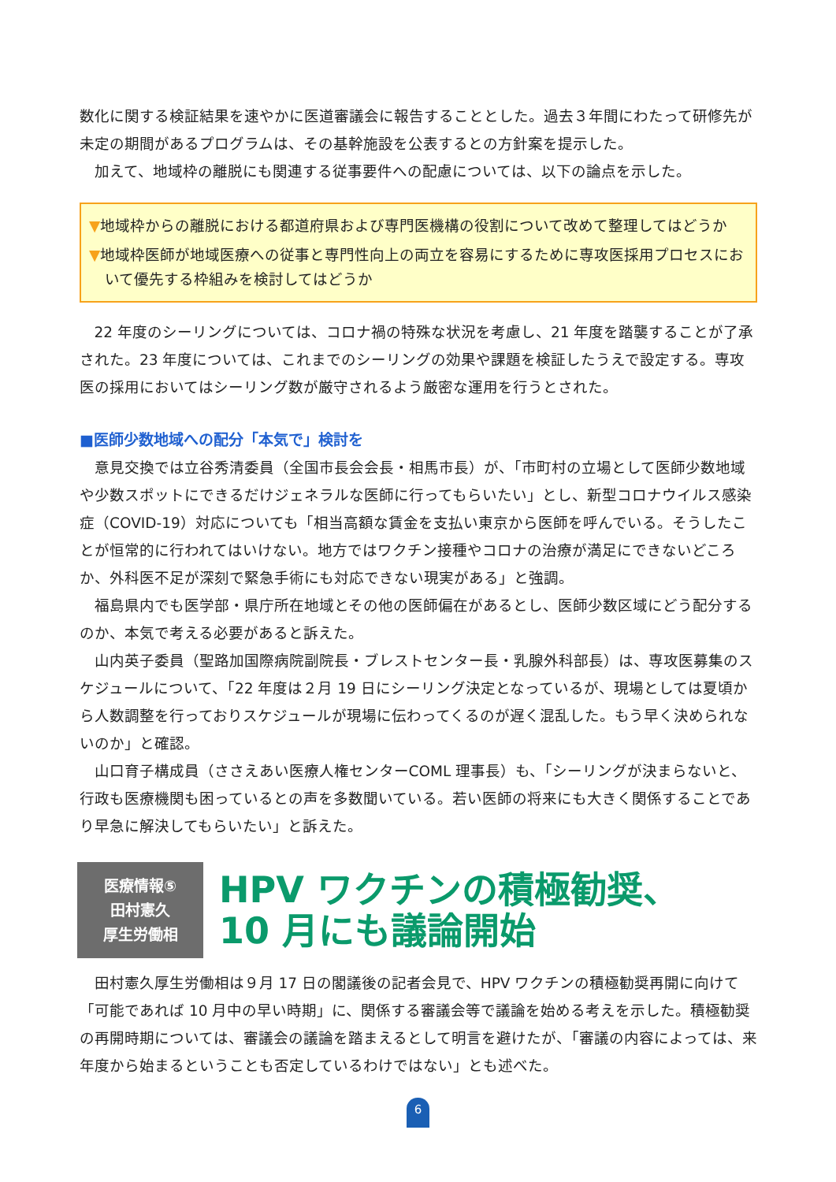数化に関する検証結果を速やかに医道審議会に報告することとした。過去３年間にわたって研修先が未定の期間があるプログラムは、その基幹施設を公表するとの方針案を提示した。
加えて、地域枠の離脱にも関連する従事要件への配慮については、以下の論点を示した。
▼地域枠からの離脱における都道府県および専門医機構の役割について改めて整理してはどうか
▼地域枠医師が地域医療への従事と専門性向上の両立を容易にするために専攻医採用プロセスにおいて優先する枠組みを検討してはどうか
22 年度のシーリングについては、コロナ禍の特殊な状況を考慮し、21 年度を踏襲することが了承された。23 年度については、これまでのシーリングの効果や課題を検証したうえで設定する。専攻医の採用においてはシーリング数が厳守されるよう厳密な運用を行うとされた。
■医師少数地域への配分「本気で」検討を
意見交換では立谷秀清委員（全国市長会会長・相馬市長）が、「市町村の立場として医師少数地域や少数スポットにできるだけジェネラルな医師に行ってもらいたい」とし、新型コロナウイルス感染症（COVID-19）対応についても「相当高額な賃金を支払い東京から医師を呼んでいる。そうしたことが恒常的に行われてはいけない。地方ではワクチン接種やコロナの治療が満足にできないどころか、外科医不足が深刻で緊急手術にも対応できない現実がある」と強調。
福島県内でも医学部・県庁所在地域とその他の医師偏在があるとし、医師少数区域にどう配分するのか、本気で考える必要があると訴えた。
山内英子委員（聖路加国際病院副院長・ブレストセンター長・乳腺外科部長）は、専攻医募集のスケジュールについて、「22 年度は２月 19 日にシーリング決定となっているが、現場としては夏頃から人数調整を行っておりスケジュールが現場に伝わってくるのが遅く混乱した。もう早く決められないのか」と確認。
山口育子構成員（ささえあい医療人権センターCOML 理事長）も、「シーリングが決まらないと、行政も医療機関も困っているとの声を多数聞いている。若い医師の将来にも大きく関係することであり早急に解決してもらいたい」と訴えた。
医療情報⑤
田村憲久
厚生労働相
HPV ワクチンの積極勧奨、
10 月にも議論開始
田村憲久厚生労働相は９月 17 日の閣議後の記者会見で、HPV ワクチンの積極勧奨再開に向けて「可能であれば 10 月中の早い時期」に、関係する審議会等で議論を始める考えを示した。積極勧奨の再開時期については、審議会の議論を踏まえるとして明言を避けたが、「審議の内容によっては、来年度から始まるということも否定しているわけではない」とも述べた。
6